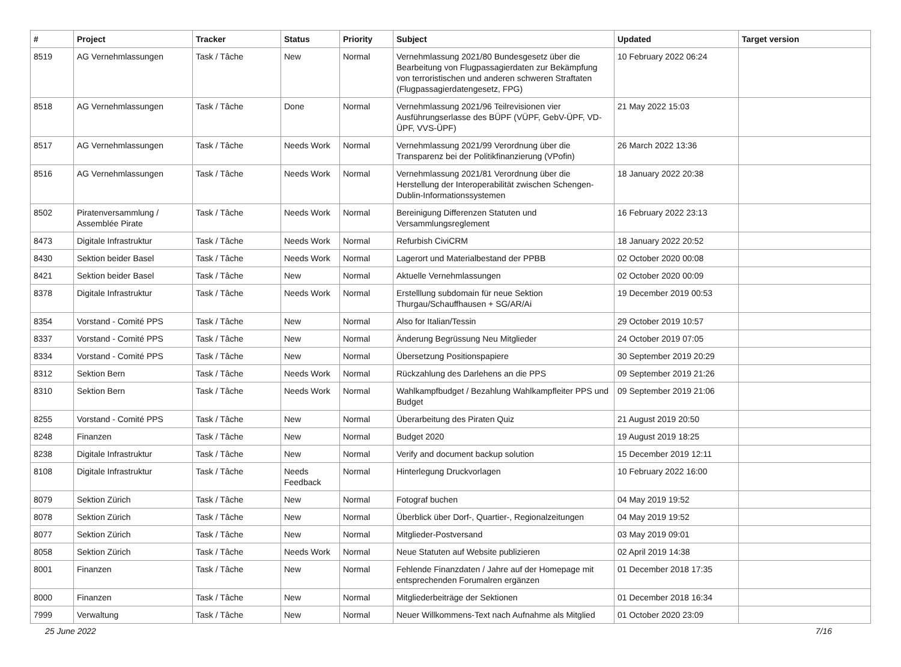| # | Project | Tracker | Status | Priority | Subject | Updated | Target version |
| --- | --- | --- | --- | --- | --- | --- | --- |
| 8519 | AG Vernehmlassungen | Task / Tâche | New | Normal | Vernehmlassung 2021/80 Bundesgesetz über die Bearbeitung von Flugpassagierdaten zur Bekämpfung von terroristischen und anderen schweren Straftaten (Flugpassagierdatengesetz, FPG) | 10 February 2022 06:24 | |
| 8518 | AG Vernehmlassungen | Task / Tâche | Done | Normal | Vernehmlassung 2021/96 Teilrevisionen vier Ausführungserlasse des BÜPF (VÜPF, GebV-ÜPF, VD-ÜPF, VVS-ÜPF) | 21 May 2022 15:03 | |
| 8517 | AG Vernehmlassungen | Task / Tâche | Needs Work | Normal | Vernehmlassung 2021/99 Verordnung über die Transparenz bei der Politikfinanzierung (VPofin) | 26 March 2022 13:36 | |
| 8516 | AG Vernehmlassungen | Task / Tâche | Needs Work | Normal | Vernehmlassung 2021/81 Verordnung über die Herstellung der Interoperabilität zwischen Schengen-Dublin-Informationssystemen | 18 January 2022 20:38 | |
| 8502 | Piratenversammlung / Assemblée Pirate | Task / Tâche | Needs Work | Normal | Bereinigung Differenzen Statuten und Versammlungsreglement | 16 February 2022 23:13 | |
| 8473 | Digitale Infrastruktur | Task / Tâche | Needs Work | Normal | Refurbish CiviCRM | 18 January 2022 20:52 | |
| 8430 | Sektion beider Basel | Task / Tâche | Needs Work | Normal | Lagerort und Materialbestand der PPBB | 02 October 2020 00:08 | |
| 8421 | Sektion beider Basel | Task / Tâche | New | Normal | Aktuelle Vernehmlassungen | 02 October 2020 00:09 | |
| 8378 | Digitale Infrastruktur | Task / Tâche | Needs Work | Normal | Erstelllung subdomain für neue Sektion Thurgau/Schauffhausen + SG/AR/Ai | 19 December 2019 00:53 | |
| 8354 | Vorstand - Comité PPS | Task / Tâche | New | Normal | Also for Italian/Tessin | 29 October 2019 10:57 | |
| 8337 | Vorstand - Comité PPS | Task / Tâche | New | Normal | Änderung Begrüssung Neu Mitglieder | 24 October 2019 07:05 | |
| 8334 | Vorstand - Comité PPS | Task / Tâche | New | Normal | Übersetzung Positionspapiere | 30 September 2019 20:29 | |
| 8312 | Sektion Bern | Task / Tâche | Needs Work | Normal | Rückzahlung des Darlehens an die PPS | 09 September 2019 21:26 | |
| 8310 | Sektion Bern | Task / Tâche | Needs Work | Normal | Wahlkampfbudget / Bezahlung Wahlkampfleiter PPS und Budget | 09 September 2019 21:06 | |
| 8255 | Vorstand - Comité PPS | Task / Tâche | New | Normal | Überarbeitung des Piraten Quiz | 21 August 2019 20:50 | |
| 8248 | Finanzen | Task / Tâche | New | Normal | Budget 2020 | 19 August 2019 18:25 | |
| 8238 | Digitale Infrastruktur | Task / Tâche | New | Normal | Verify and document backup solution | 15 December 2019 12:11 | |
| 8108 | Digitale Infrastruktur | Task / Tâche | Needs Feedback | Normal | Hinterlegung Druckvorlagen | 10 February 2022 16:00 | |
| 8079 | Sektion Zürich | Task / Tâche | New | Normal | Fotograf buchen | 04 May 2019 19:52 | |
| 8078 | Sektion Zürich | Task / Tâche | New | Normal | Überblick über Dorf-, Quartier-, Regionalzeitungen | 04 May 2019 19:52 | |
| 8077 | Sektion Zürich | Task / Tâche | New | Normal | Mitglieder-Postversand | 03 May 2019 09:01 | |
| 8058 | Sektion Zürich | Task / Tâche | Needs Work | Normal | Neue Statuten auf Website publizieren | 02 April 2019 14:38 | |
| 8001 | Finanzen | Task / Tâche | New | Normal | Fehlende Finanzdaten / Jahre auf der Homepage mit entsprechenden Forumalren ergänzen | 01 December 2018 17:35 | |
| 8000 | Finanzen | Task / Tâche | New | Normal | Mitgliederbeiträge der Sektionen | 01 December 2018 16:34 | |
| 7999 | Verwaltung | Task / Tâche | New | Normal | Neuer Willkommens-Text nach Aufnahme als Mitglied | 01 October 2020 23:09 | |
25 June 2022 7/16